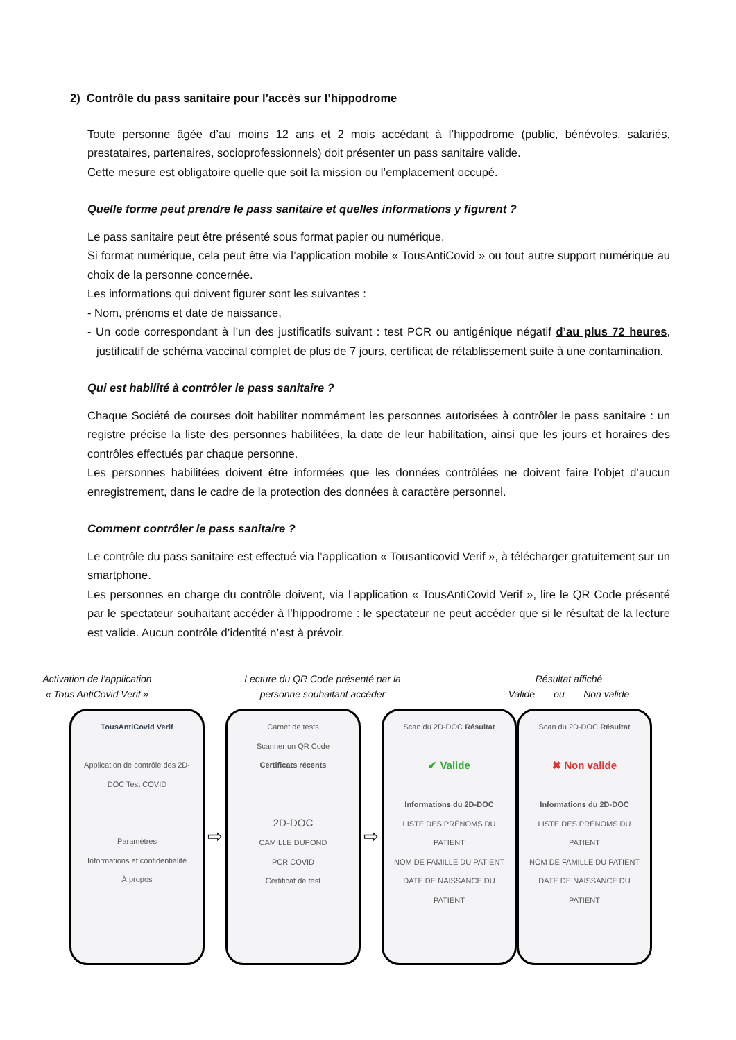2) Contrôle du pass sanitaire pour l’accès sur l’hippodrome
Toute personne âgée d’au moins 12 ans et 2 mois accédant à l’hippodrome (public, bénévoles, salariés, prestataires, partenaires, socioprofessionnels) doit présenter un pass sanitaire valide.
Cette mesure est obligatoire quelle que soit la mission ou l’emplacement occupé.
Quelle forme peut prendre le pass sanitaire et quelles informations y figurent ?
Le pass sanitaire peut être présenté sous format papier ou numérique.
Si format numérique, cela peut être via l’application mobile « TousAntiCovid » ou tout autre support numérique au choix de la personne concernée.
Les informations qui doivent figurer sont les suivantes :
- Nom, prénoms et date de naissance,
- Un code correspondant à l’un des justificatifs suivant : test PCR ou antigénique négatif d’au plus 72 heures, justificatif de schéma vaccinal complet de plus de 7 jours, certificat de rétablissement suite à une contamination.
Qui est habilité à contrôler le pass sanitaire ?
Chaque Société de courses doit habiliter nommément les personnes autorisées à contrôler le pass sanitaire : un registre précise la liste des personnes habilitées, la date de leur habilitation, ainsi que les jours et horaires des contrôles effectués par chaque personne.
Les personnes habilitées doivent être informées que les données contrôlées ne doivent faire l’objet d’aucun enregistrement, dans le cadre de la protection des données à caractère personnel.
Comment contrôler le pass sanitaire ?
Le contrôle du pass sanitaire est effectué via l’application « Tousanticovid Verif », à télécharger gratuitement sur un smartphone.
Les personnes en charge du contrôle doivent, via l’application « TousAntiCovid Verif », lire le QR Code présenté par le spectateur souhaitant accéder à l’hippodrome : le spectateur ne peut accéder que si le résultat de la lecture est valide. Aucun contrôle d’identité n’est à prévoir.
Activation de l’application
« Tous AntiCovid Verif »
Lecture du QR Code présenté par la
personne souhaitant accéder
Résultat affiché
Valide ou Non valide
TousAntiCovid Verif
Application de contrôle des 2D-DOC Test COVID
Paramètres
Informations et confidentialité
À propos
⇨
Carnet de tests
Scanner un QR Code
Certificats récents
2D-DOC
CAMILLE DUPOND
PCR COVID
Certificat de test
⇨
Scan du 2D-DOC Résultat
✔ Valide
Informations du 2D-DOC
LISTE DES PRÉNOMS DU PATIENT
NOM DE FAMILLE DU PATIENT
DATE DE NAISSANCE DU PATIENT
Scan du 2D-DOC Résultat
✖ Non valide
Informations du 2D-DOC
LISTE DES PRÉNOMS DU PATIENT
NOM DE FAMILLE DU PATIENT
DATE DE NAISSANCE DU PATIENT